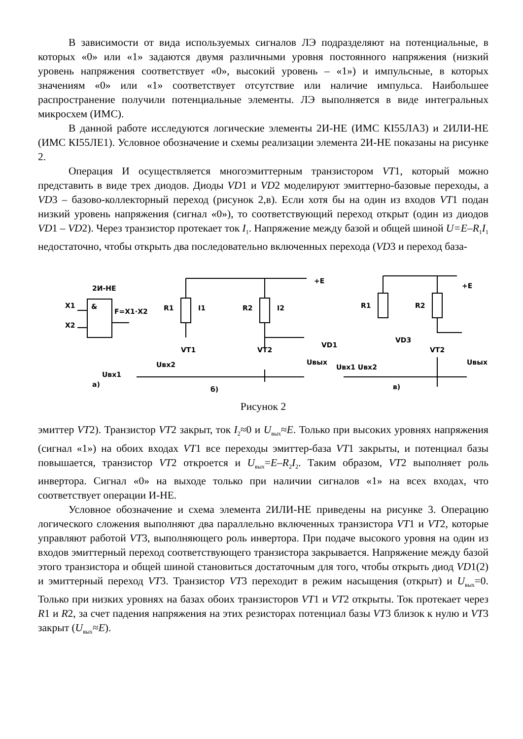В зависимости от вида используемых сигналов ЛЭ подразделяют на потенциальные, в которых «0» или «1» задаются двумя различными уровня постоянного напряжения (низкий уровень напряжения соответствует «0», высокий уровень – «1») и импульсные, в которых значениям «0» или «1» соответствует отсутствие или наличие импульса. Наибольшее распространение получили потенциальные элементы. ЛЭ выполняется в виде интегральных микросхем (ИМС).
В данной работе исследуются логические элементы 2И-НЕ (ИМС КI55ЛА3) и 2ИЛИ-НЕ (ИМС КI55ЛЕ1). Условное обозначение и схемы реализации элемента 2И-НЕ показаны на рисунке 2.
Операция И осуществляется многоэмиттерным транзистором VT1, который можно представить в виде трех диодов. Диоды VD1 и VD2 моделируют эмиттерно-базовые переходы, а VD3 – базово-коллекторный переход (рисунок 2,в). Если хотя бы на один из входов VT1 подан низкий уровень напряжения (сигнал «0»), то соответствующий переход открыт (один из диодов VD1 – VD2). Через транзистор протекает ток I<sub>1</sub>. Напряжение между базой и общей шиной U=E–R<sub>1</sub>I<sub>1</sub> недостаточно, чтобы открыть два последовательно включенных перехода (VD3 и переход база-
2И-НЕ
&
F=X1·X2
X1
X2
а)
R1
R2
+E
I1
I2
VT1
VT2
Uвх1
Uвх2
Uвых
б)
R1
R2
+E
VD1
VD3
VT2
Uвх1 Uвх2
Uвых
в)
Рисунок 2
эмиттер VT2). Транзистор VT2 закрыт, ток I<sub>2</sub>≈0 и U<sub>вых</sub>≈E. Только при высоких уровнях напряжения (сигнал «1») на обоих входах VT1 все переходы эмиттер-база VT1 закрыты, и потенциал базы повышается, транзистор VT2 откроется и U<sub>вых</sub>=E–R<sub>2</sub>I<sub>2</sub>. Таким образом, VT2 выполняет роль инвертора. Сигнал «0» на выходе только при наличии сигналов «1» на всех входах, что соответствует операции И-НЕ.
Условное обозначение и схема элемента 2ИЛИ-НЕ приведены на рисунке 3. Операцию логического сложения выполняют два параллельно включенных транзистора VT1 и VT2, которые управляют работой VT3, выполняющего роль инвертора. При подаче высокого уровня на один из входов эмиттерный переход соответствующего транзистора закрывается. Напряжение между базой этого транзистора и общей шиной становиться достаточным для того, чтобы открыть диод VD1(2) и эмиттерный переход VT3. Транзистор VT3 переходит в режим насыщения (открыт) и U<sub>вых</sub>=0. Только при низких уровнях на базах обоих транзисторов VT1 и VT2 открыты. Ток протекает через R1 и R2, за счет падения напряжения на этих резисторах потенциал базы VT3 близок к нулю и VT3 закрыт (U<sub>вых</sub>≈E).